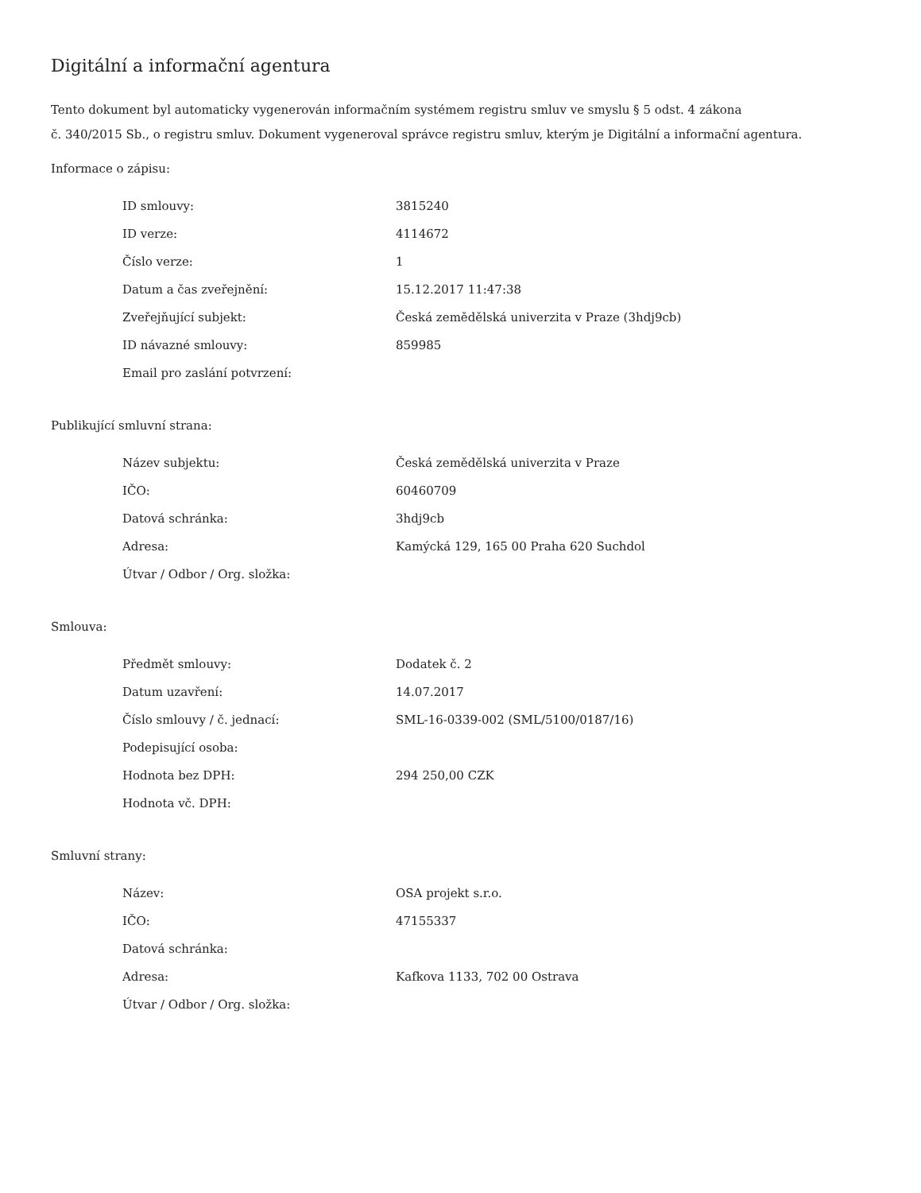Digitální a informační agentura
Tento dokument byl automaticky vygenerován informačním systémem registru smluv ve smyslu § 5 odst. 4 zákona
č. 340/2015 Sb., o registru smluv. Dokument vygeneroval správce registru smluv, kterým je Digitální a informační agentura.
Informace o zápisu:
| ID smlouvy: | 3815240 |
| ID verze: | 4114672 |
| Číslo verze: | 1 |
| Datum a čas zveřejnění: | 15.12.2017 11:47:38 |
| Zveřejňující subjekt: | Česká zemědělská univerzita v Praze (3hdj9cb) |
| ID návazné smlouvy: | 859985 |
| Email pro zaslání potvrzení: | |
Publikující smluvní strana:
| Název subjektu: | Česká zemědělská univerzita v Praze |
| IČO: | 60460709 |
| Datová schránka: | 3hdj9cb |
| Adresa: | Kamýcká 129, 165 00 Praha 620 Suchdol |
| Útvar / Odbor / Org. složka: | |
Smlouva:
| Předmět smlouvy: | Dodatek č. 2 |
| Datum uzavření: | 14.07.2017 |
| Číslo smlouvy / č. jednací: | SML-16-0339-002 (SML/5100/0187/16) |
| Podepisující osoba: | |
| Hodnota bez DPH: | 294 250,00 CZK |
| Hodnota vč. DPH: | |
Smluvní strany:
| Název: | OSA projekt s.r.o. |
| IČO: | 47155337 |
| Datová schránka: | |
| Adresa: | Kafkova 1133, 702 00 Ostrava |
| Útvar / Odbor / Org. složka: | |